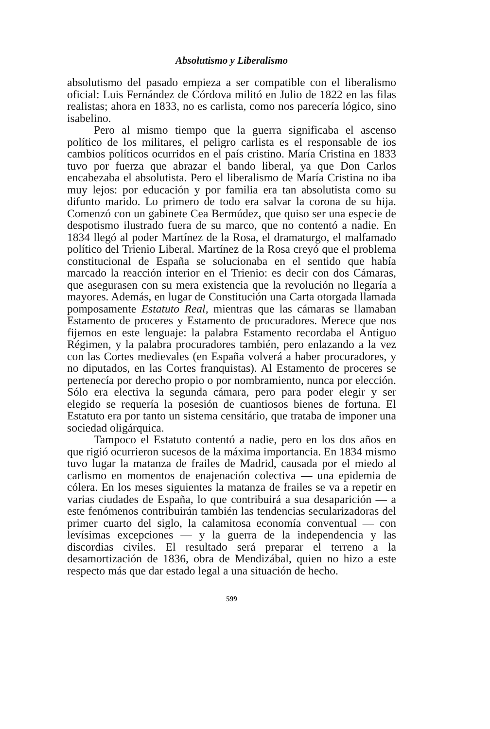Absolutismo y Liberalismo
absolutismo del pasado empieza a ser compatible con el liberalismo oficial: Luis Fernández de Córdova militó en Julio de 1822 en las filas realistas; ahora en 1833, no es carlista, como nos parecería lógico, sino isabelino.
Pero al mismo tiempo que la guerra significaba el ascenso político de los militares, el peligro carlista es el responsable de ios cambios políticos ocurridos en el país cristino. María Cristina en 1833 tuvo por fuerza que abrazar el bando liberal, ya que Don Carlos encabezaba el absolutista. Pero el liberalismo de María Cristina no iba muy lejos: por educación y por familia era tan absolutista como su difunto marido. Lo primero de todo era salvar la corona de su hija. Comenzó con un gabinete Cea Bermúdez, que quiso ser una especie de despotismo ilustrado fuera de su marco, que no contentó a nadie. En 1834 llegó al poder Martínez de la Rosa, el dramaturgo, el malfamado político del Trienio Liberal. Martínez de la Rosa creyó que el problema constitucional de España se solucionaba en el sentido que había marcado la reacción interior en el Trienio: es decir con dos Cámaras, que asegurasen con su mera existencia que la revolución no llegaría a mayores. Además, en lugar de Constitución una Carta otorgada llamada pomposamente Estatuto Real, mientras que las cámaras se llamaban Estamento de proceres y Estamento de procuradores. Merece que nos fijemos en este lenguaje: la palabra Estamento recordaba el Antiguo Régimen, y la palabra procuradores también, pero enlazando a la vez con las Cortes medievales (en España volverá a haber procuradores, y no diputados, en las Cortes franquistas). Al Estamento de proceres se pertenecía por derecho propio o por nombramiento, nunca por elección. Sólo era electiva la segunda cámara, pero para poder elegir y ser elegido se requería la posesión de cuantiosos bienes de fortuna. El Estatuto era por tanto un sistema censitário, que trataba de imponer una sociedad oligárquica.
Tampoco el Estatuto contentó a nadie, pero en los dos años en que rigió ocurrieron sucesos de la máxima importancia. En 1834 mismo tuvo lugar la matanza de frailes de Madrid, causada por el miedo al carlismo en momentos de enajenación colectiva — una epidemia de cólera. En los meses siguientes la matanza de frailes se va a repetir en varias ciudades de España, lo que contribuirá a sua desaparición — a este fenómenos contribuirán también las tendencias secularizadoras del primer cuarto del siglo, la calamitosa economía conventual — con levísimas excepciones — y la guerra de la independencia y las discordias civiles. El resultado será preparar el terreno a la desamortización de 1836, obra de Mendizábal, quien no hizo a este respecto más que dar estado legal a una situación de hecho.
599